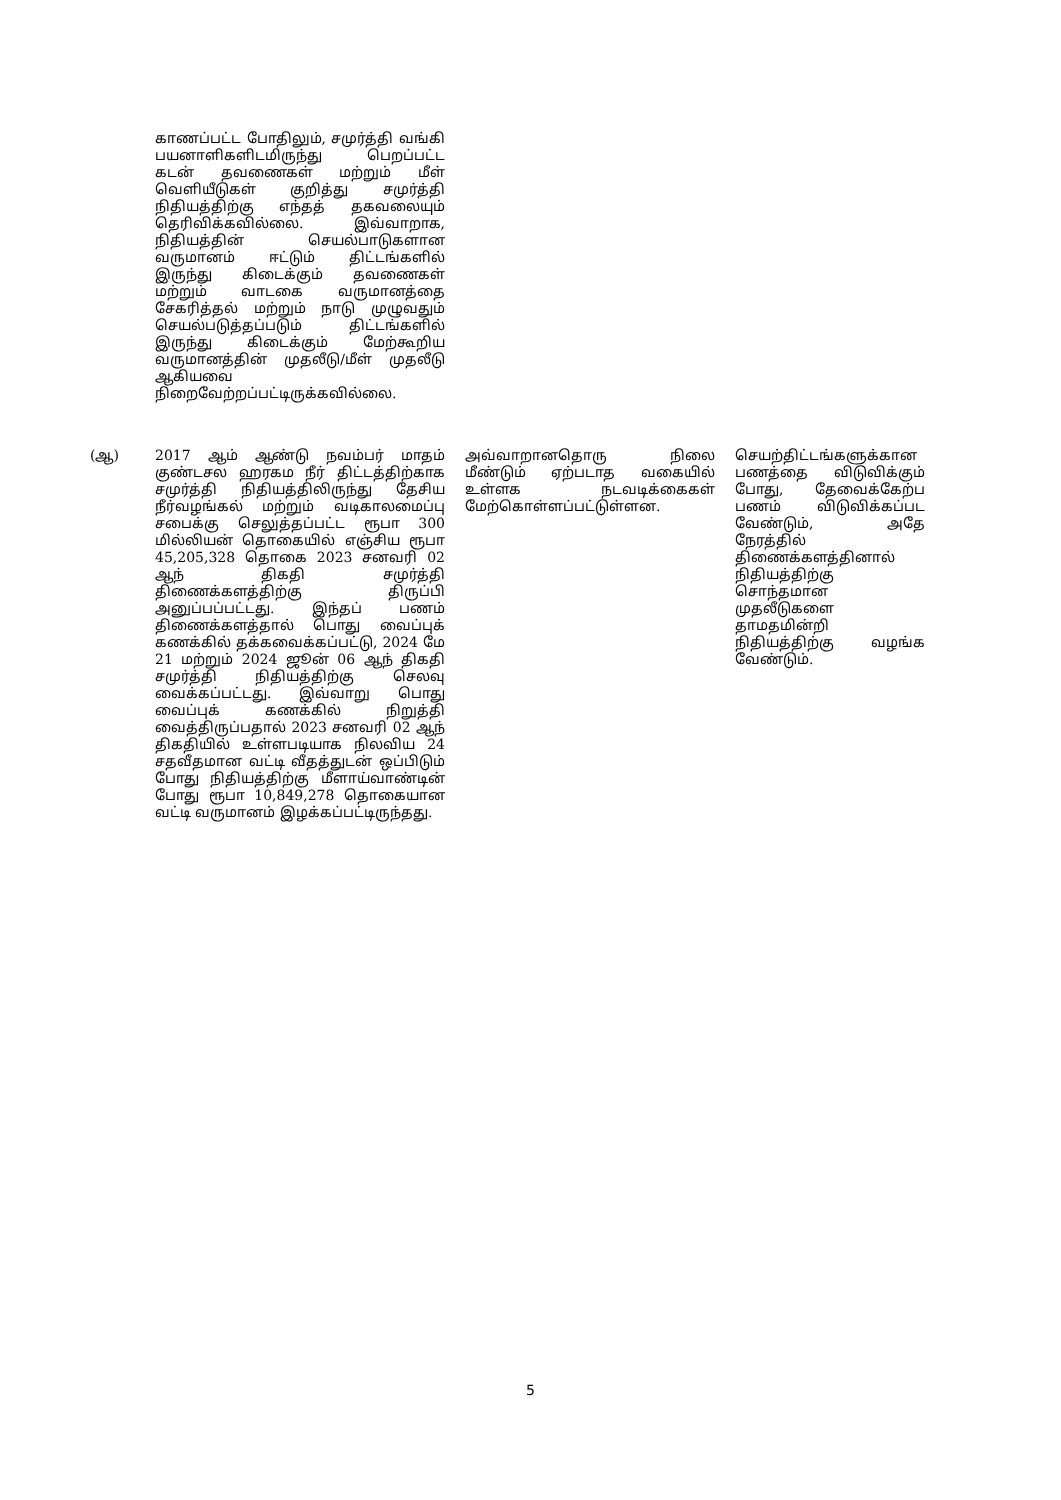| | காணப்பட்ட போதிலும், சமுர்த்தி வங்கி பயனாளிகளிடமிருந்து பெறப்பட்ட கடன் தவணைகள் மற்றும் மீள் வெளியீடுகள் குறித்து சமுர்த்தி நிதியத்திற்கு எந்தத் தகவலையும் தெரிவிக்கவில்லை. இவ்வாறாக, நிதியத்தின் செயல்பாடுகளான வருமானம் ஈட்டும் திட்டங்களில் இருந்து கிடைக்கும் தவணைகள் மற்றும் வாடகை வருமானத்தை சேகரித்தல் மற்றும் நாடு முழுவதும் செயல்படுத்தப்படும் திட்டங்களில் இருந்து கிடைக்கும் மேற்கூறிய வருமானத்தின் முதலீடு/மீள் முதலீடு ஆகியவை நிறைவேற்றப்பட்டிருக்கவில்லை. | | |
| (ஆ) | 2017 ஆம் ஆண்டு நவம்பர் மாதம் குண்டசல ஹரகம நீர் திட்டத்திற்காக சமுர்த்தி நிதியத்திலிருந்து தேசிய நீர்வழங்கல் மற்றும் வடிகாலமைப்பு சபைக்கு செலுத்தப்பட்ட ரூபா 300 மில்லியன் தொகையில் எஞ்சிய ரூபா 45,205,328 தொகை 2023 சனவரி 02 ஆந் திகதி சமுர்த்தி திணைக்களத்திற்கு திருப்பி அனுப்பப்பட்டது. இந்தப் பணம் திணைக்களத்தால் பொது வைப்புக் கணக்கில் தக்கவைக்கப்பட்டு, 2024 மே 21 மற்றும் 2024 ஜூன் 06 ஆந் திகதி சமுர்த்தி நிதியத்திற்கு செலவு வைக்கப்பட்டது. இவ்வாறு பொது வைப்புக் கணக்கில் நிறுத்தி வைத்திருப்பதால் 2023 சனவரி 02 ஆந் திகதியில் உள்ளபடியாக நிலவிய 24 சதவீதமான வட்டி வீதத்துடன் ஒப்பிடும் போது நிதியத்திற்கு மீளாய்வாண்டின் போது ரூபா 10,849,278 தொகையான வட்டி வருமானம் இழக்கப்பட்டிருந்தது. | அவ்வாறானதொரு நிலை மீண்டும் ஏற்படாத வகையில் உள்ளக நடவடிக்கைகள் மேற்கொள்ளப்பட்டுள்ளன. | செயற்திட்டங்களுக்கான பணத்தை விடுவிக்கும் போது, தேவைக்கேற்ப பணம் விடுவிக்கப்பட வேண்டும், அதே நேரத்தில் திணைக்களத்தினால் நிதியத்திற்கு சொந்தமான முதலீடுகளை தாமதமின்றி நிதியத்திற்கு வழங்க வேண்டும். |
5